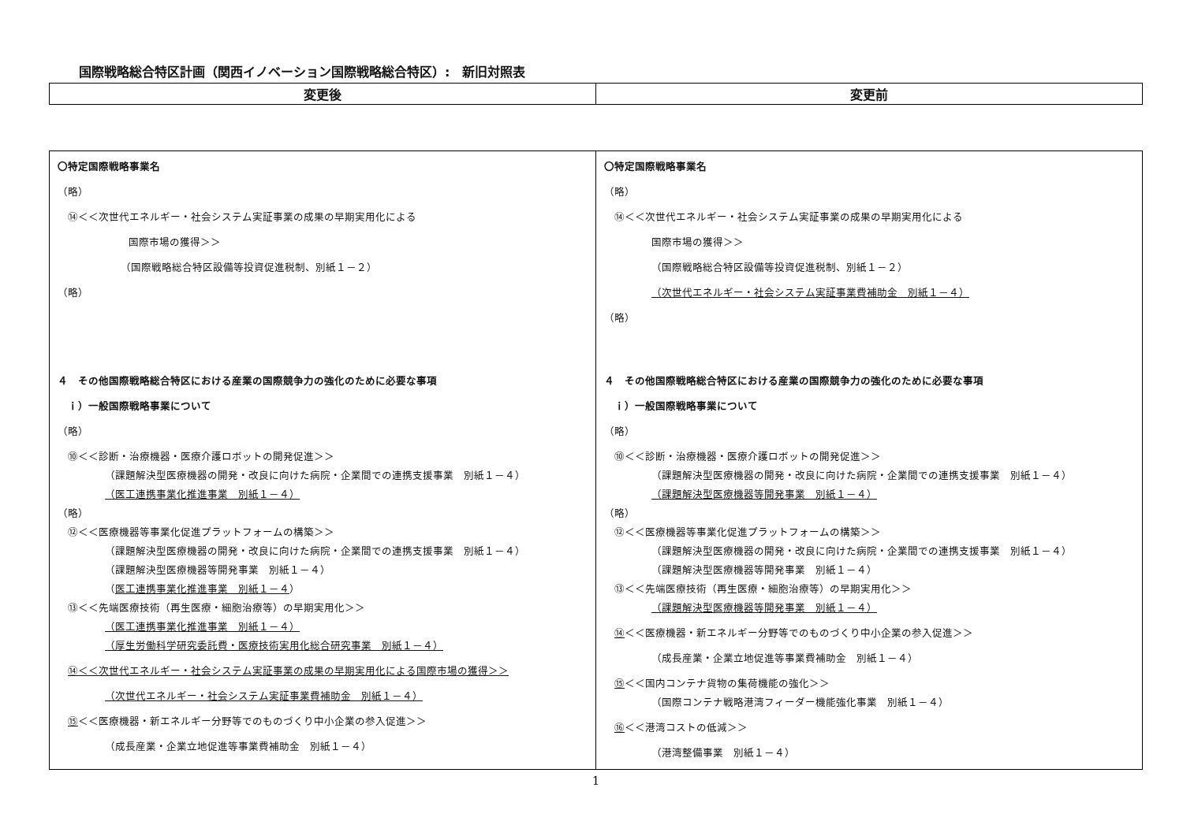国際戦略総合特区計画（関西イノベーション国際戦略総合特区）:　新旧対照表
| 変更後 | 変更前 |
| --- | --- |
| 〇特定国際戦略事業名 （略） ⑭＜＜次世代エネルギー・社会システム実証事業の成果の早期実用化による 国際市場の獲得＞＞ （国際戦略総合特区設備等投資促進税制、別紙１－２） （略） ４ その他国際戦略総合特区における産業の国際競争力の強化のために必要な事項 ｉ）一般国際戦略事業について （略） ⑩＜＜診断・治療機器・医療介護ロボットの開発促進＞＞ （課題解決型医療機器の開発・改良に向けた病院・企業間での連携支援事業 別紙１－４） （医工連携事業化推進事業 別紙１－４） （略） ⑫＜＜医療機器等事業化促進プラットフォームの構築＞＞ （課題解決型医療機器の開発・改良に向けた病院・企業間での連携支援事業 別紙１－４） （課題解決型医療機器等開発事業 別紙１－４） （ 医工連携事業化推進事業 別紙１－４ ） ⑬＜＜先端医療技術（再生医療・細胞治療等）の早期実用化＞＞ （医工連携事業化推進事業 別紙１－４） （厚生労働科学研究委託費・医療技術実用化総合研究事業 別紙１－４） ⑭＜＜次世代エネルギー・社会システム実証事業の成果の早期実用化による国際市場の獲得＞＞ （次世代エネルギー・社会システム実証事業費補助金 別紙１－４） ⑮ ＜＜医療機器・新エネルギー分野等でのものづくり中小企業の参入促進＞＞ （成長産業・企業立地促進等事業費補助金 別紙１－４） | 〇特定国際戦略事業名 （略） ⑭＜＜次世代エネルギー・社会システム実証事業の成果の早期実用化による 国際市場の獲得＞＞ （国際戦略総合特区設備等投資促進税制、別紙１－２） （次世代エネルギー・社会システム実証事業費補助金 別紙１－４） （略） ４ その他国際戦略総合特区における産業の国際競争力の強化のために必要な事項 ｉ）一般国際戦略事業について （略） ⑩＜＜診断・治療機器・医療介護ロボットの開発促進＞＞ （課題解決型医療機器の開発・改良に向けた病院・企業間での連携支援事業 別紙１－４） （課題解決型医療機器等開発事業 別紙１－４） （略） ⑫＜＜医療機器等事業化促進プラットフォームの構築＞＞ （課題解決型医療機器の開発・改良に向けた病院・企業間での連携支援事業 別紙１－４） （課題解決型医療機器等開発事業 別紙１－４） ⑬＜＜先端医療技術（再生医療・細胞治療等）の早期実用化＞＞ （課題解決型医療機器等開発事業 別紙１－４） ⑭ ＜＜医療機器・新エネルギー分野等でのものづくり中小企業の参入促進＞＞ （成長産業・企業立地促進等事業費補助金 別紙１－４） ⑮ ＜＜国内コンテナ貨物の集荷機能の強化＞＞ （国際コンテナ戦略港湾フィーダー機能強化事業 別紙１－４） ⑯ ＜＜港湾コストの低減＞＞ （港湾整備事業 別紙１－４） |
1